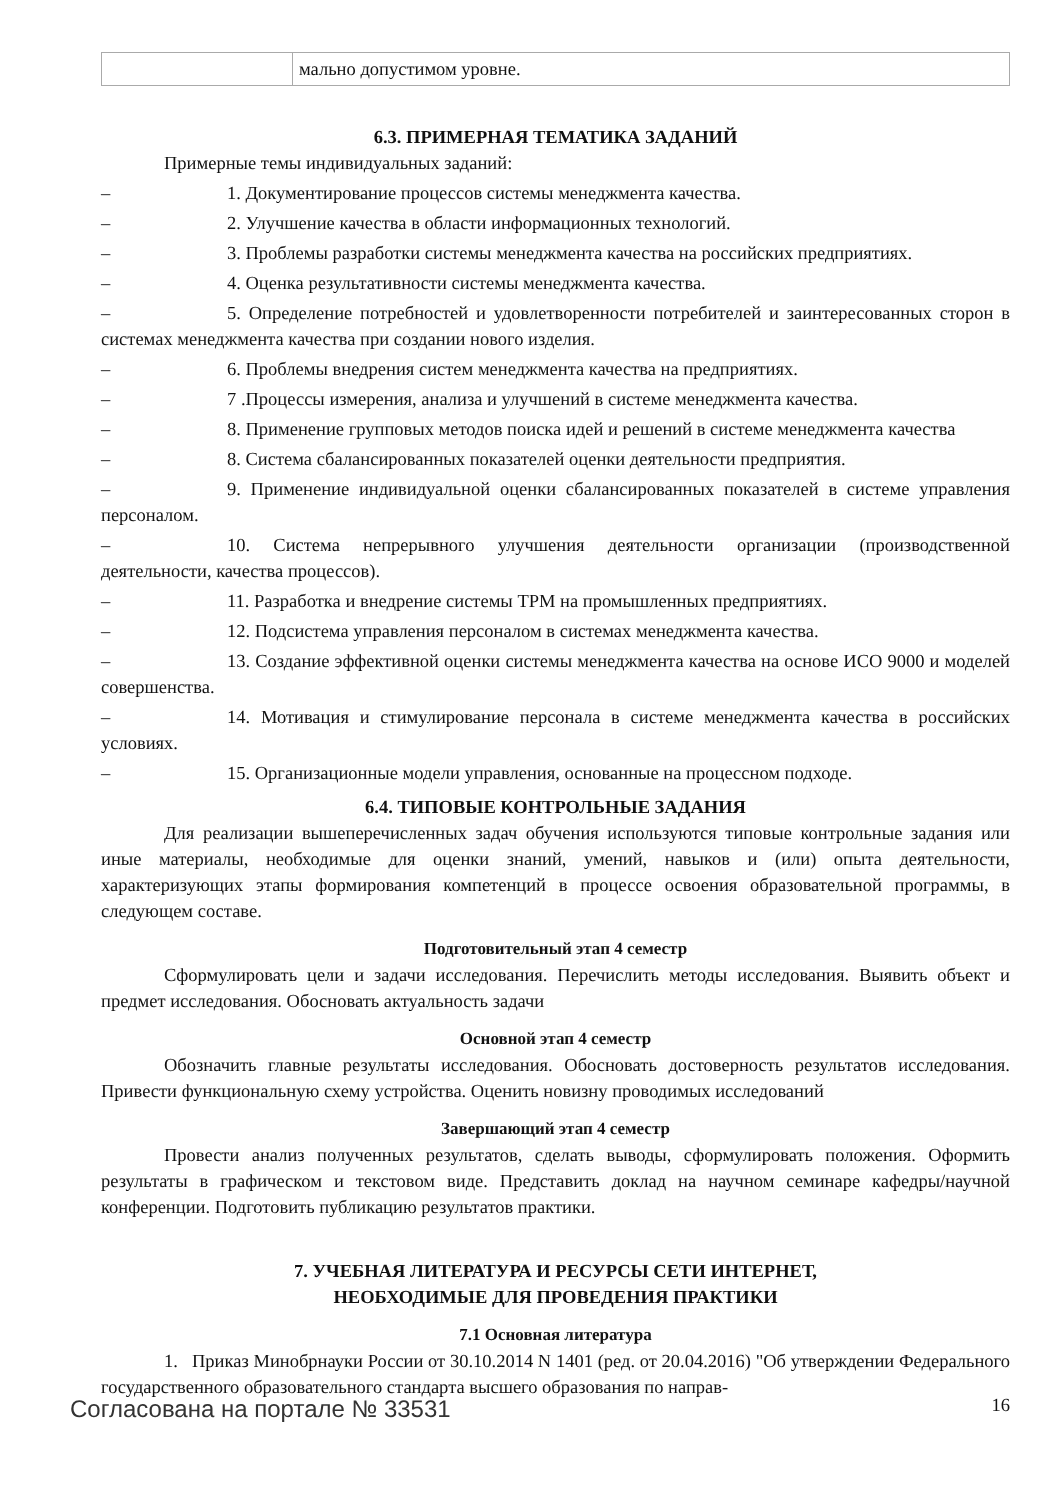| | мально допустимом уровне. |
6.3. ПРИМЕРНАЯ ТЕМАТИКА ЗАДАНИЙ
Примерные темы индивидуальных заданий:
– 1. Документирование процессов системы менеджмента качества.
– 2. Улучшение качества в области информационных технологий.
– 3. Проблемы разработки системы менеджмента качества на российских предприятиях.
– 4. Оценка результативности системы менеджмента качества.
– 5. Определение потребностей и удовлетворенности потребителей и заинтересованных сторон в системах менеджмента качества при создании нового изделия.
– 6. Проблемы внедрения систем менеджмента качества на предприятиях.
– 7 .Процессы измерения, анализа и улучшений в системе менеджмента качества.
– 8. Применение групповых методов поиска идей и решений в системе менеджмента качества
– 8. Система сбалансированных показателей оценки деятельности предприятия.
– 9. Применение индивидуальной оценки сбалансированных показателей в системе управления персоналом.
– 10. Система непрерывного улучшения деятельности организации (производственной деятельности, качества процессов).
– 11. Разработка и внедрение системы TPM на промышленных предприятиях.
– 12. Подсистема управления персоналом в системах менеджмента качества.
– 13. Создание эффективной оценки системы менеджмента качества на основе ИСО 9000 и моделей совершенства.
– 14. Мотивация и стимулирование персонала в системе менеджмента качества в российских условиях.
– 15. Организационные модели управления, основанные на процессном подходе.
6.4. ТИПОВЫЕ КОНТРОЛЬНЫЕ ЗАДАНИЯ
Для реализации вышеперечисленных задач обучения используются типовые контрольные задания или иные материалы, необходимые для оценки знаний, умений, навыков и (или) опыта деятельности, характеризующих этапы формирования компетенций в процессе освоения образовательной программы, в следующем составе.
Подготовительный этап 4 семестр
Сформулировать цели и задачи исследования. Перечислить методы исследования. Выявить объект и предмет исследования. Обосновать актуальность задачи
Основной этап 4 семестр
Обозначить главные результаты исследования. Обосновать достоверность результатов исследования. Привести функциональную схему устройства. Оценить новизну проводимых исследований
Завершающий этап 4 семестр
Провести анализ полученных результатов, сделать выводы, сформулировать положения. Оформить результаты в графическом и текстовом виде. Представить доклад на научном семинаре кафедры/научной конференции. Подготовить публикацию результатов практики.
7. УЧЕБНАЯ ЛИТЕРАТУРА И РЕСУРСЫ СЕТИ ИНТЕРНЕТ,
НЕОБХОДИМЫЕ ДЛЯ ПРОВЕДЕНИЯ ПРАКТИКИ
7.1 Основная литература
1. Приказ Минобрнауки России от 30.10.2014 N 1401 (ред. от 20.04.2016) "Об утверждении Федерального государственного образовательного стандарта высшего образования по направ-
Согласована на портале № 33531 16